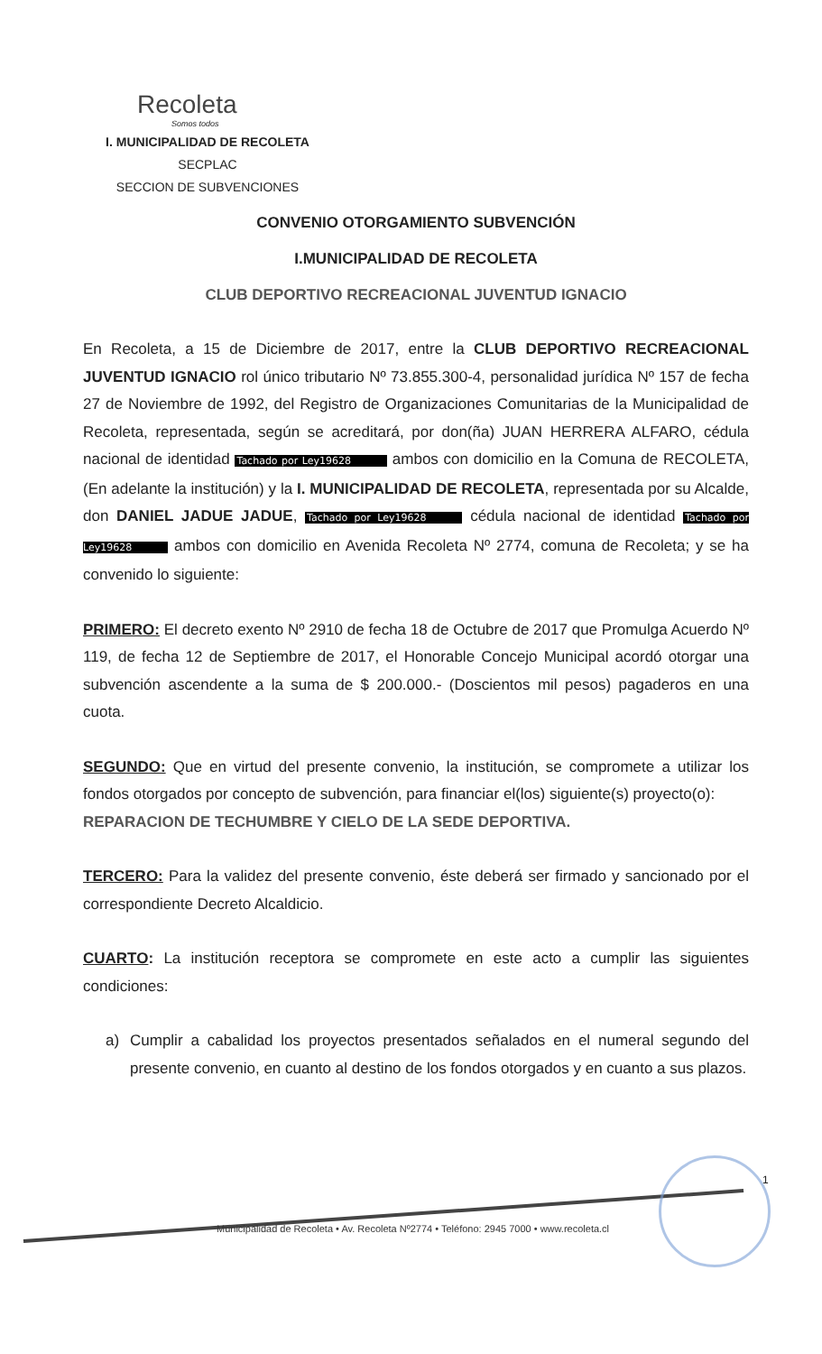Recoleta
Somos todos
I. MUNICIPALIDAD DE RECOLETA
SECPLAC
SECCION DE SUBVENCIONES
CONVENIO OTORGAMIENTO SUBVENCIÓN
I.MUNICIPALIDAD DE RECOLETA
CLUB DEPORTIVO RECREACIONAL JUVENTUD IGNACIO
En Recoleta, a 15 de Diciembre de 2017, entre la CLUB DEPORTIVO RECREACIONAL JUVENTUD IGNACIO rol único tributario Nº 73.855.300-4, personalidad jurídica Nº 157 de fecha 27 de Noviembre de 1992, del Registro de Organizaciones Comunitarias de la Municipalidad de Recoleta, representada, según se acreditará, por don(ña) JUAN HERRERA ALFARO, cédula nacional de identidad Tachado por Ley19628 ambos con domicilio en la Comuna de RECOLETA, (En adelante la institución) y la I. MUNICIPALIDAD DE RECOLETA, representada por su Alcalde, don DANIEL JADUE JADUE, Tachado por Ley19628 cédula nacional de identidad Tachado por Ley19628 ambos con domicilio en Avenida Recoleta Nº 2774, comuna de Recoleta; y se ha convenido lo siguiente:
PRIMERO: El decreto exento Nº 2910 de fecha 18 de Octubre de 2017 que Promulga Acuerdo Nº 119, de fecha 12 de Septiembre de 2017, el Honorable Concejo Municipal acordó otorgar una subvención ascendente a la suma de $ 200.000.- (Doscientos mil pesos) pagaderos en una cuota.
SEGUNDO: Que en virtud del presente convenio, la institución, se compromete a utilizar los fondos otorgados por concepto de subvención, para financiar el(los) siguiente(s) proyecto(o):
REPARACION DE TECHUMBRE Y CIELO DE LA SEDE DEPORTIVA.
TERCERO: Para la validez del presente convenio, éste deberá ser firmado y sancionado por el correspondiente Decreto Alcaldicio.
CUARTO: La institución receptora se compromete en este acto a cumplir las siguientes condiciones:
a) Cumplir a cabalidad los proyectos presentados señalados en el numeral segundo del presente convenio, en cuanto al destino de los fondos otorgados y en cuanto a sus plazos.
Municipalidad de Recoleta • Av. Recoleta Nº2774 • Teléfono: 2945 7000 • www.recoleta.cl
1